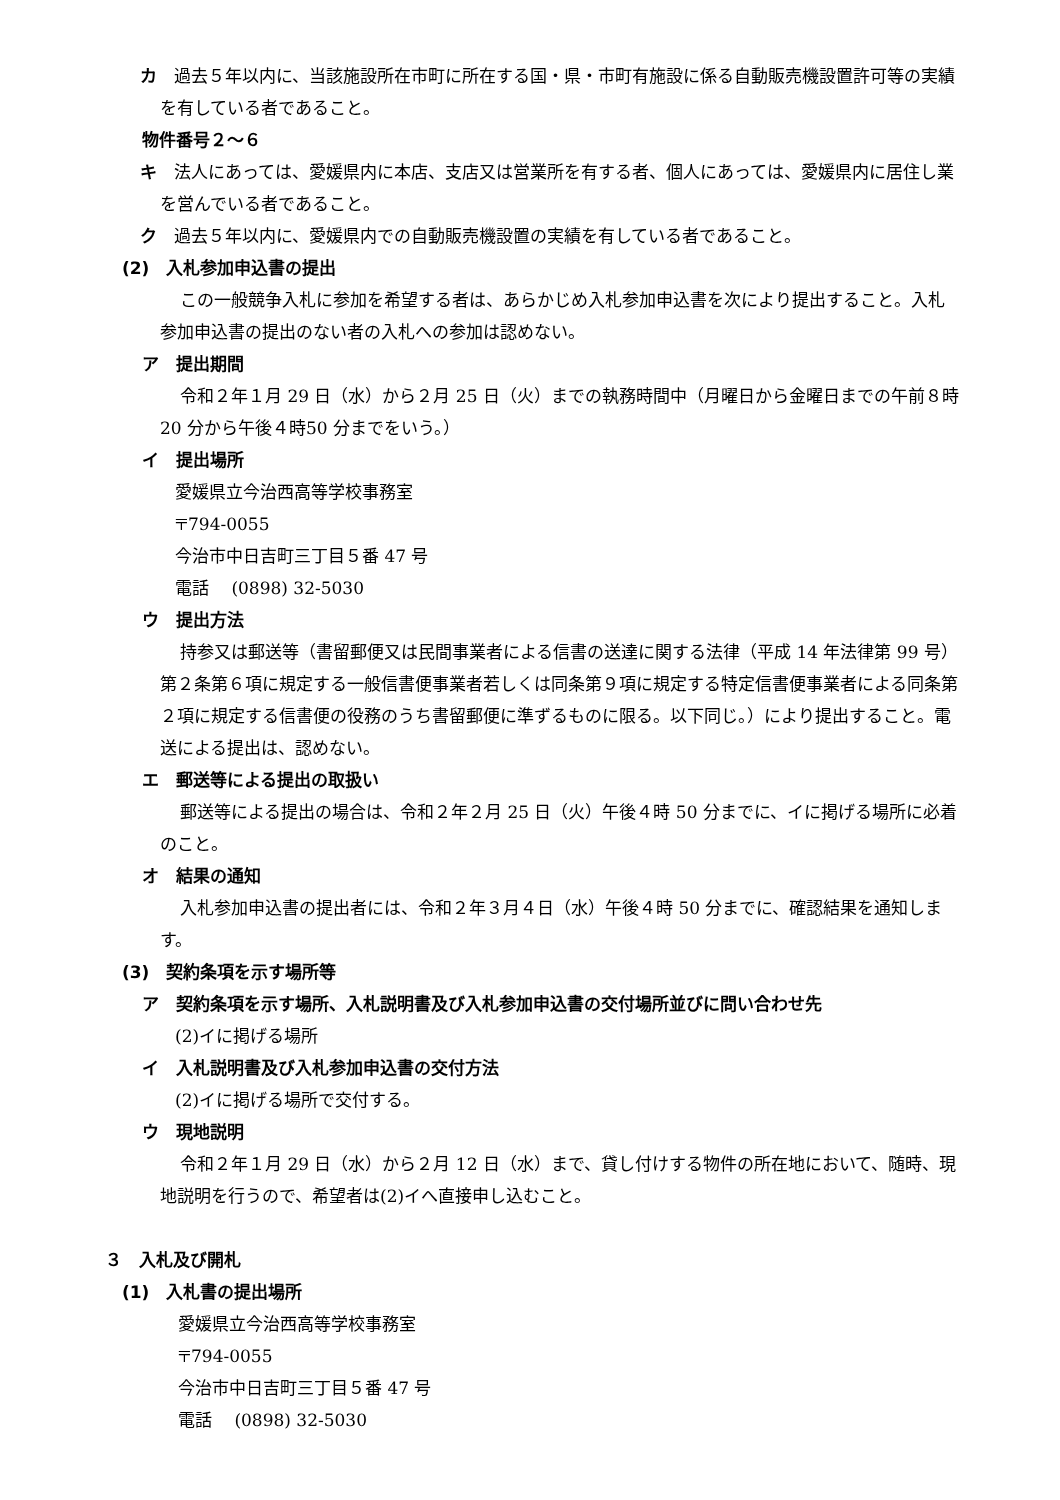カ　過去５年以内に、当該施設所在市町に所在する国・県・市町有施設に係る自動販売機設置許可等の実績を有している者であること。
物件番号２～６
キ　法人にあっては、愛媛県内に本店、支店又は営業所を有する者、個人にあっては、愛媛県内に居住し業を営んでいる者であること。
ク　過去５年以内に、愛媛県内での自動販売機設置の実績を有している者であること。
(2)　入札参加申込書の提出
この一般競争入札に参加を希望する者は、あらかじめ入札参加申込書を次により提出すること。入札参加申込書の提出のない者の入札への参加は認めない。
ア　提出期間
令和２年１月 29 日（水）から２月 25 日（火）までの執務時間中（月曜日から金曜日までの午前８時20 分から午後４時50 分までをいう。）
イ　提出場所
愛媛県立今治西高等学校事務室
〒794-0055
今治市中日吉町三丁目５番 47 号
電話　 (0898) 32-5030
ウ　提出方法
持参又は郵送等（書留郵便又は民間事業者による信書の送達に関する法律（平成 14 年法律第 99 号）第２条第６項に規定する一般信書便事業者若しくは同条第９項に規定する特定信書便事業者による同条第２項に規定する信書便の役務のうち書留郵便に準ずるものに限る。以下同じ。）により提出すること。電送による提出は、認めない。
エ　郵送等による提出の取扱い
郵送等による提出の場合は、令和２年２月 25 日（火）午後４時 50 分までに、イに掲げる場所に必着のこと。
オ　結果の通知
入札参加申込書の提出者には、令和２年３月４日（水）午後４時 50 分までに、確認結果を通知します。
(3)　契約条項を示す場所等
ア　契約条項を示す場所、入札説明書及び入札参加申込書の交付場所並びに問い合わせ先
(2)イに掲げる場所
イ　入札説明書及び入札参加申込書の交付方法
(2)イに掲げる場所で交付する。
ウ　現地説明
令和２年１月 29 日（水）から２月 12 日（水）まで、貸し付けする物件の所在地において、随時、現地説明を行うので、希望者は(2)イへ直接申し込むこと。
３　入札及び開札
(1)　入札書の提出場所
愛媛県立今治西高等学校事務室
〒794-0055
今治市中日吉町三丁目５番 47 号
電話　 (0898) 32-5030